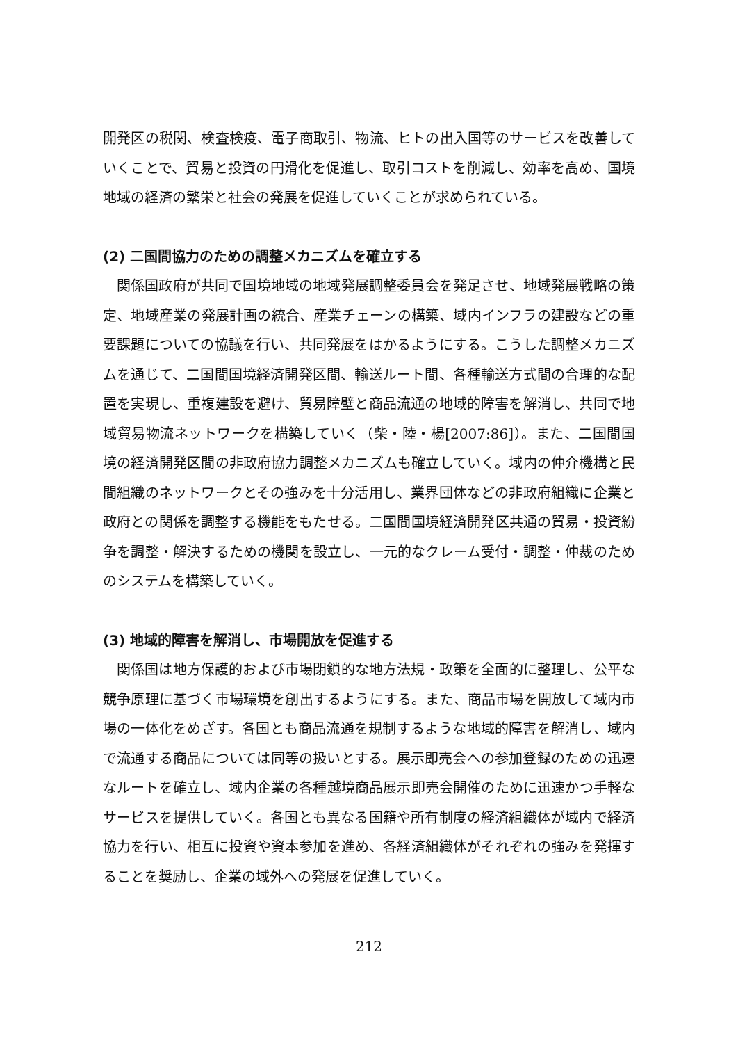開発区の税関、検査検疫、電子商取引、物流、ヒトの出入国等のサービスを改善していくことで、貿易と投資の円滑化を促進し、取引コストを削減し、効率を高め、国境地域の経済の繁栄と社会の発展を促進していくことが求められている。
(2) 二国間協力のための調整メカニズムを確立する
関係国政府が共同で国境地域の地域発展調整委員会を発足させ、地域発展戦略の策定、地域産業の発展計画の統合、産業チェーンの構築、域内インフラの建設などの重要課題についての協議を行い、共同発展をはかるようにする。こうした調整メカニズムを通じて、二国間国境経済開発区間、輸送ルート間、各種輸送方式間の合理的な配置を実現し、重複建設を避け、貿易障壁と商品流通の地域的障害を解消し、共同で地域貿易物流ネットワークを構築していく（柴・陸・楊[2007:86]）。また、二国間国境の経済開発区間の非政府協力調整メカニズムも確立していく。域内の仲介機構と民間組織のネットワークとその強みを十分活用し、業界団体などの非政府組織に企業と政府との関係を調整する機能をもたせる。二国間国境経済開発区共通の貿易・投資紛争を調整・解決するための機関を設立し、一元的なクレーム受付・調整・仲裁のためのシステムを構築していく。
(3) 地域的障害を解消し、市場開放を促進する
関係国は地方保護的および市場閉鎖的な地方法規・政策を全面的に整理し、公平な競争原理に基づく市場環境を創出するようにする。また、商品市場を開放して域内市場の一体化をめざす。各国とも商品流通を規制するような地域的障害を解消し、域内で流通する商品については同等の扱いとする。展示即売会への参加登録のための迅速なルートを確立し、域内企業の各種越境商品展示即売会開催のために迅速かつ手軽なサービスを提供していく。各国とも異なる国籍や所有制度の経済組織体が域内で経済協力を行い、相互に投資や資本参加を進め、各経済組織体がそれぞれの強みを発揮することを奨励し、企業の域外への発展を促進していく。
212